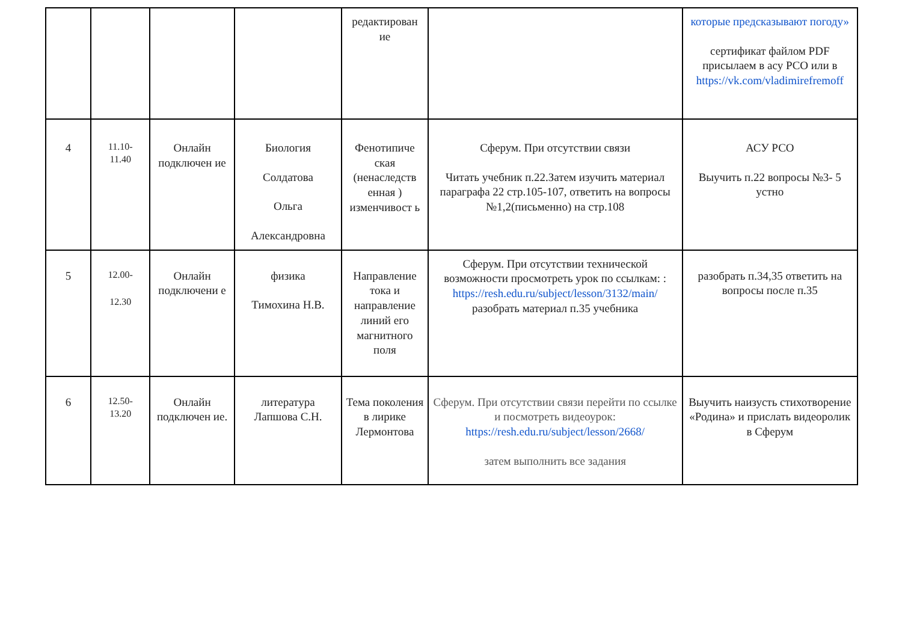| | | | | редактирован ие | | которые предсказывают погоду» сертификат файлом PDF присылаем в асу РСО или в https://vk.com/vladimirefremoff |
| 4 | 11.10- 11.40 | Онлайн подключен ие | Биология Солдатова Ольга Александровна | Фенотипиче ская (ненаследств енная ) изменчивост ь | Сферум. При отсутствии связи Читать учебник п.22.Затем изучить материал параграфа 22 стр.105-107, ответить на вопросы №1,2(письменно) на стр.108 | АСУ РСО Выучить п.22 вопросы №3- 5 устно |
| 5 | 12.00- 12.30 | Онлайн подключени е | физика Тимохина Н.В. | Направление тока и направление линий его магнитного поля | Сферум. При отсутствии технической возможности просмотреть урок по ссылкам: : https://resh.edu.ru/subject/lesson/3132/main/ разобрать материал п.35 учебника | разобрать п.34,35 ответить на вопросы после п.35 |
| 6 | 12.50- 13.20 | Онлайн подключен ие. | литература Лапшова С.Н. | Тема поколения в лирике Лермонтова | Сферум. При отсутствии связи перейти по ссылке и посмотреть видеоурок: https://resh.edu.ru/subject/lesson/2668/ затем выполнить все задания | Выучить наизусть стихотворение «Родина» и прислать видеоролик в Сферум |